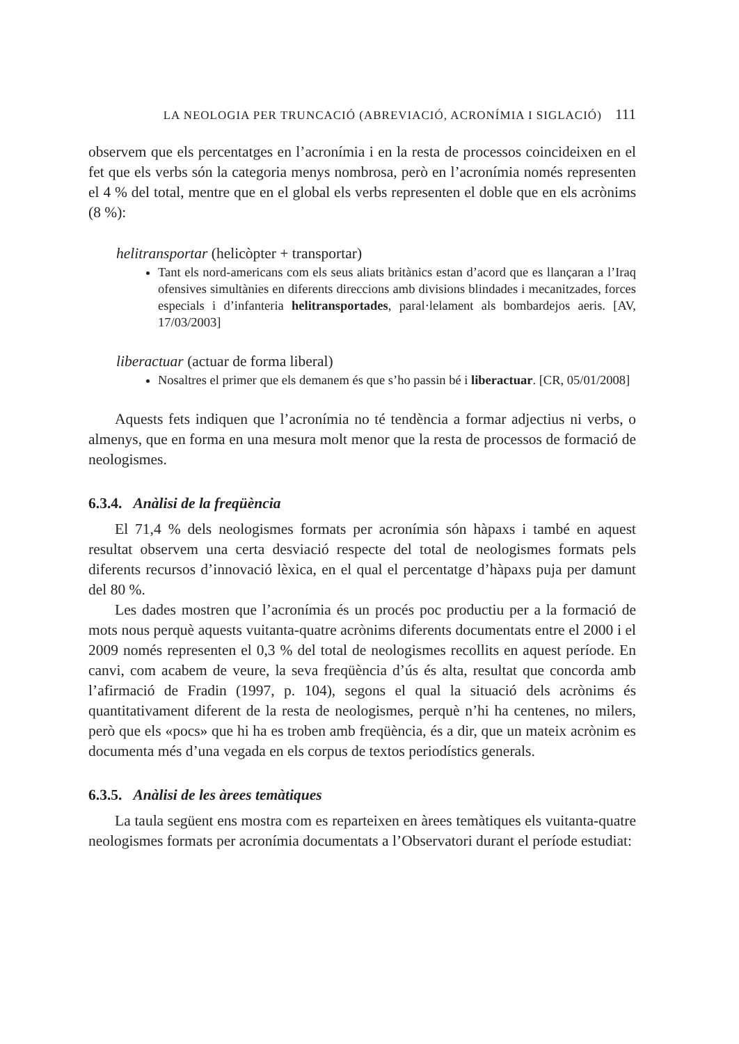LA NEOLOGIA PER TRUNCACIÓ (ABREVIACIÓ, ACRONÍMIA I SIGLACIÓ) 111
observem que els percentatges en l’acronímia i en la resta de processos coincideixen en el fet que els verbs són la categoria menys nombrosa, però en l’acronímia només representen el 4 % del total, mentre que en el global els verbs representen el doble que en els acrònims (8 %):
helitransportar (helicòpter + transportar)
Tant els nord-americans com els seus aliats britànics estan d’acord que es llançaran a l’Iraq ofensives simultànies en diferents direccions amb divisions blindades i mecanitzades, forces especials i d’infanteria helitransportades, paral·lelament als bombardejos aeris. [AV, 17/03/2003]
liberactuar (actuar de forma liberal)
Nosaltres el primer que els demanem és que s’ho passin bé i liberactuar. [CR, 05/01/2008]
Aquests fets indiquen que l’acronímia no té tendència a formar adjectius ni verbs, o almenys, que en forma en una mesura molt menor que la resta de processos de formació de neologismes.
6.3.4. Anàlisi de la freqüència
El 71,4 % dels neologismes formats per acronímia són hàpaxs i també en aquest resultat observem una certa desviació respecte del total de neologismes formats pels diferents recursos d’innovació lèxica, en el qual el percentatge d’hàpaxs puja per damunt del 80 %.
Les dades mostren que l’acronímia és un procés poc productiu per a la formació de mots nous perquè aquests vuitanta-quatre acrònims diferents documentats entre el 2000 i el 2009 només representen el 0,3 % del total de neologismes recollits en aquest període. En canvi, com acabem de veure, la seva freqüència d’ús és alta, resultat que concorda amb l’afirmació de Fradin (1997, p. 104), segons el qual la situació dels acrònims és quantitativament diferent de la resta de neologismes, perquè n’hi ha centenes, no milers, però que els «pocs» que hi ha es troben amb freqüència, és a dir, que un mateix acrònim es documenta més d’una vegada en els corpus de textos periodístics generals.
6.3.5. Anàlisi de les àrees temàtiques
La taula següent ens mostra com es reparteixen en àrees temàtiques els vuitanta-quatre neologismes formats per acronímia documentats a l’Observatori durant el període estudiat: